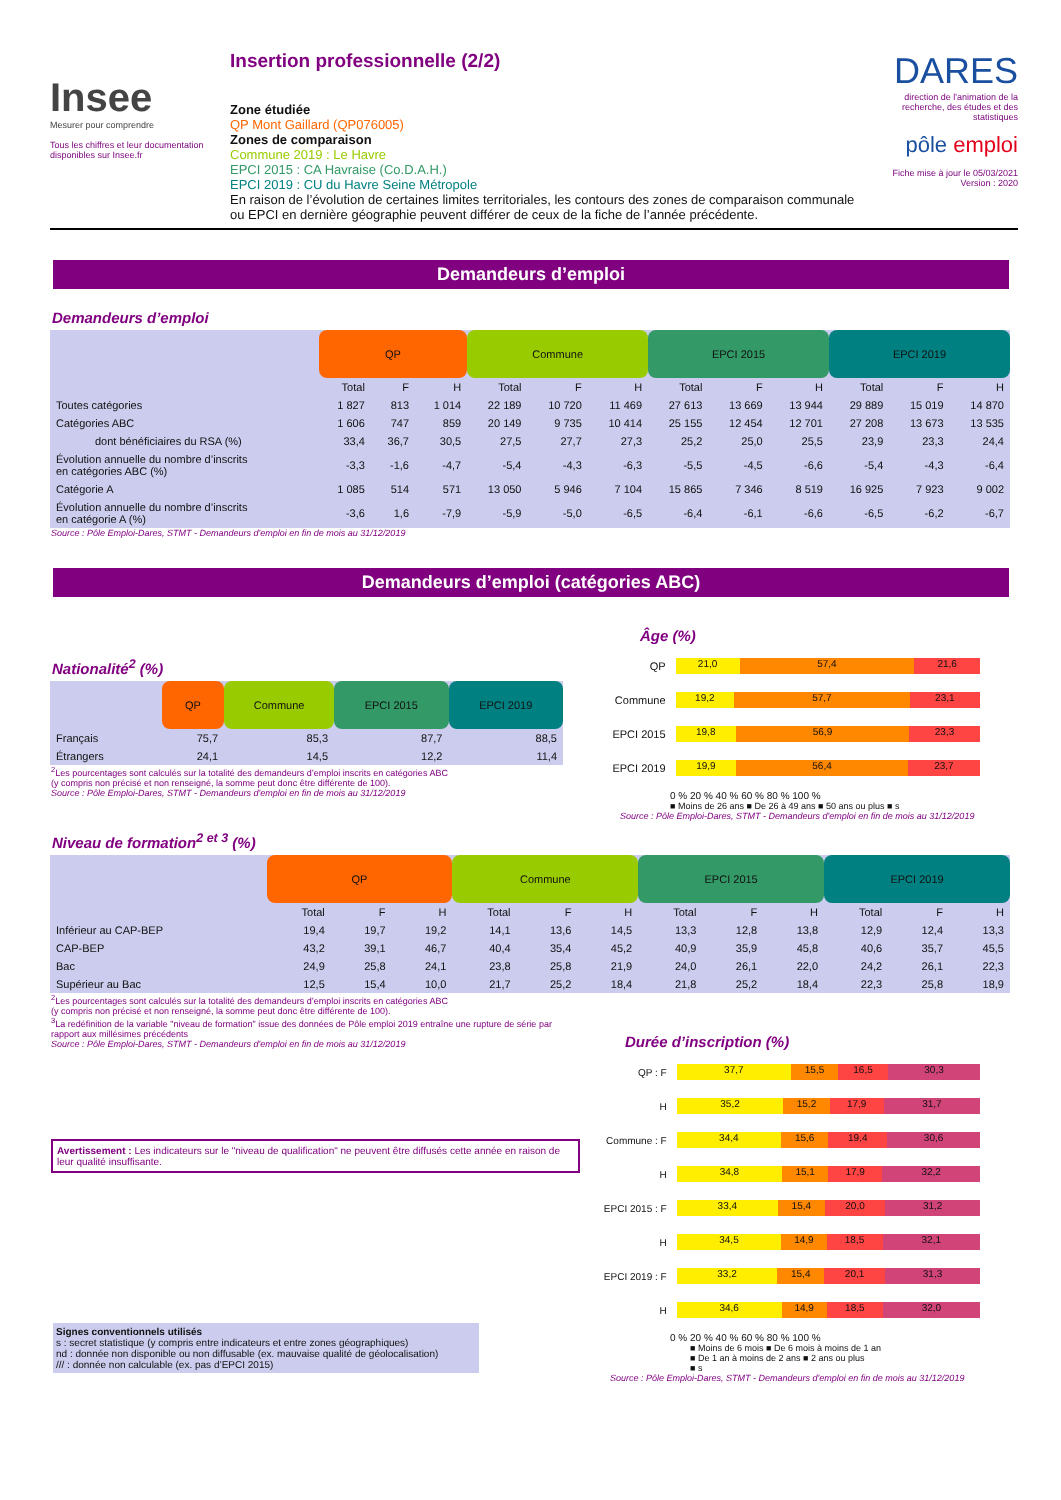Insee
Mesurer pour comprendre
Tous les chiffres et leur documentation disponibles sur Insee.fr
Insertion professionnelle (2/2)
Zone étudiée
QP Mont Gaillard (QP076005)
Zones de comparaison
Commune 2019 : Le Havre
EPCI 2015 : CA Havraise (Co.D.A.H.)
EPCI 2019 : CU du Havre Seine Métropole
En raison de l’évolution de certaines limites territoriales, les contours des zones de comparaison communale ou EPCI en dernière géographie peuvent différer de ceux de la fiche de l’année précédente.
DARES
direction de l'animation de la recherche, des études et des statistiques
pôle emploi
Fiche mise à jour le 05/03/2021
Version : 2020
Demandeurs d’emploi
Demandeurs d’emploi
| | QP | | | Commune | | | EPCI 2015 | | | EPCI 2019 | | |
| --- | --- | --- | --- | --- | --- | --- | --- | --- | --- | --- | --- | --- |
| | Total | F | H | Total | F | H | Total | F | H | Total | F | H |
| Toutes catégories | 1 827 | 813 | 1 014 | 22 189 | 10 720 | 11 469 | 27 613 | 13 669 | 13 944 | 29 889 | 15 019 | 14 870 |
| Catégories ABC | 1 606 | 747 | 859 | 20 149 | 9 735 | 10 414 | 25 155 | 12 454 | 12 701 | 27 208 | 13 673 | 13 535 |
| dont bénéficiaires du RSA (%) | 33,4 | 36,7 | 30,5 | 27,5 | 27,7 | 27,3 | 25,2 | 25,0 | 25,5 | 23,9 | 23,3 | 24,4 |
| Évolution annuelle du nombre d’inscrits en catégories ABC (%) | -3,3 | -1,6 | -4,7 | -5,4 | -4,3 | -6,3 | -5,5 | -4,5 | -6,6 | -5,4 | -4,3 | -6,4 |
| Catégorie A | 1 085 | 514 | 571 | 13 050 | 5 946 | 7 104 | 15 865 | 7 346 | 8 519 | 16 925 | 7 923 | 9 002 |
| Évolution annuelle du nombre d’inscrits en catégorie A (%) | -3,6 | 1,6 | -7,9 | -5,9 | -5,0 | -6,5 | -6,4 | -6,1 | -6,6 | -6,5 | -6,2 | -6,7 |
Source : Pôle Emploi-Dares, STMT - Demandeurs d'emploi en fin de mois au 31/12/2019
Demandeurs d’emploi (catégories ABC)
Nationalité<sup>2</sup> (%)
| | QP | Commune | EPCI 2015 | EPCI 2019 |
| --- | --- | --- | --- | --- |
| Français | 75,7 | 85,3 | 87,7 | 88,5 |
| Étrangers | 24,1 | 14,5 | 12,2 | 11,4 |
<sup>2</sup> Les pourcentages sont calculés sur la totalité des demandeurs d’emploi inscrits en catégories ABC
(y compris non précisé et non renseigné, la somme peut donc être différente de 100).
Source : Pôle Emploi-Dares, STMT - Demandeurs d'emploi en fin de mois au 31/12/2019
Âge (%)
QP
21,0 57,4 21,6
Commune
19,2 57,7 23,1
EPCI 2015
19,8 56,9 23,3
EPCI 2019
19,9 56,4 23,7
0 % 20 % 40 % 60 % 80 % 100 %
■ Moins de 26 ans ■ De 26 à 49 ans ■ 50 ans ou plus ■ s
Source : Pôle Emploi-Dares, STMT - Demandeurs d'emploi en fin de mois au 31/12/2019
Niveau de formation<sup>2 et 3</sup> (%)
| | QP | | | Commune | | | EPCI 2015 | | | EPCI 2019 | | |
| --- | --- | --- | --- | --- | --- | --- | --- | --- | --- | --- | --- | --- |
| | Total | F | H | Total | F | H | Total | F | H | Total | F | H |
| Inférieur au CAP-BEP | 19,4 | 19,7 | 19,2 | 14,1 | 13,6 | 14,5 | 13,3 | 12,8 | 13,8 | 12,9 | 12,4 | 13,3 |
| CAP-BEP | 43,2 | 39,1 | 46,7 | 40,4 | 35,4 | 45,2 | 40,9 | 35,9 | 45,8 | 40,6 | 35,7 | 45,5 |
| Bac | 24,9 | 25,8 | 24,1 | 23,8 | 25,8 | 21,9 | 24,0 | 26,1 | 22,0 | 24,2 | 26,1 | 22,3 |
| Supérieur au Bac | 12,5 | 15,4 | 10,0 | 21,7 | 25,2 | 18,4 | 21,8 | 25,2 | 18,4 | 22,3 | 25,8 | 18,9 |
<sup>2</sup> Les pourcentages sont calculés sur la totalité des demandeurs d’emploi inscrits en catégories ABC
(y compris non précisé et non renseigné, la somme peut donc être différente de 100).
<sup>3</sup> La redéfinition de la variable "niveau de formation" issue des données de Pôle emploi 2019 entraîne une rupture de série par rapport aux millésimes précédents
Source : Pôle Emploi-Dares, STMT - Demandeurs d'emploi en fin de mois au 31/12/2019
Avertissement : Les indicateurs sur le "niveau de qualification" ne peuvent être diffusés cette année en raison de leur qualité insuffisante.
Signes conventionnels utilisés
s : secret statistique (y compris entre indicateurs et entre zones géographiques)
nd : donnée non disponible ou non diffusable (ex. mauvaise qualité de géolocalisation)
/// : donnée non calculable (ex. pas d’EPCI 2015)
Durée d’inscription (%)
QP : F
37,7 15,5 16,5 30,3
H
35,2 15,2 17,9 31,7
Commune : F
34,4 15,6 19,4 30,6
H
34,8 15,1 17,9 32,2
EPCI 2015 : F
33,4 15,4 20,0 31,2
H
34,5 14,9 18,5 32,1
EPCI 2019 : F
33,2 15,4 20,1 31,3
H
34,6 14,9 18,5 32,0
0 % 20 % 40 % 60 % 80 % 100 %
■ Moins de 6 mois ■ De 6 mois à moins de 1 an
■ De 1 an à moins de 2 ans ■ 2 ans ou plus
■ s
Source : Pôle Emploi-Dares, STMT - Demandeurs d'emploi en fin de mois au 31/12/2019